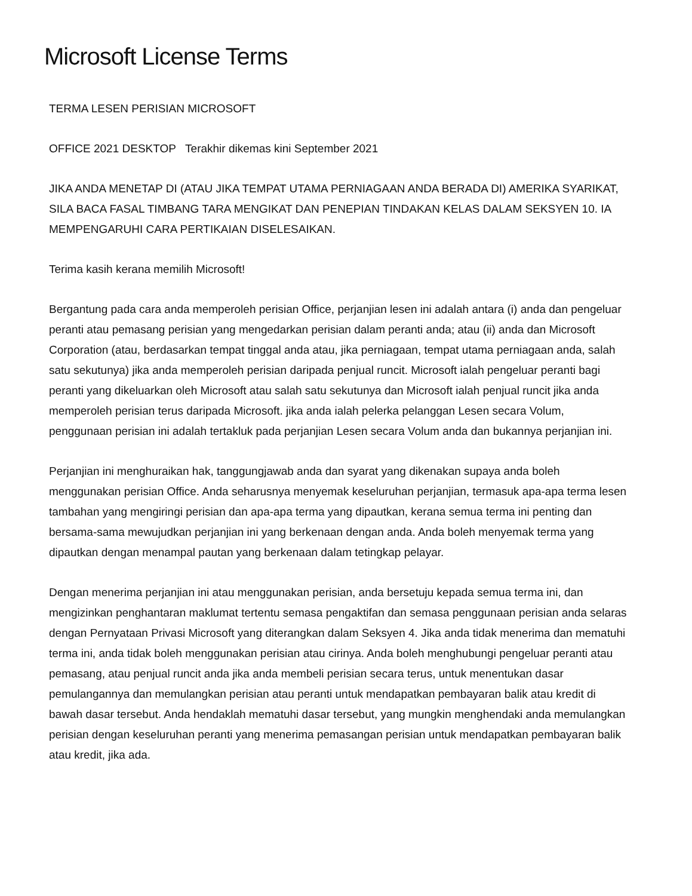Microsoft License Terms
TERMA LESEN PERISIAN MICROSOFT
OFFICE 2021 DESKTOP Terakhir dikemas kini September 2021
JIKA ANDA MENETAP DI (ATAU JIKA TEMPAT UTAMA PERNIAGAAN ANDA BERADA DI) AMERIKA SYARIKAT, SILA BACA FASAL TIMBANG TARA MENGIKAT DAN PENEPIAN TINDAKAN KELAS DALAM SEKSYEN 10. IA MEMPENGARUHI CARA PERTIKAIAN DISELESAIKAN.
Terima kasih kerana memilih Microsoft!
Bergantung pada cara anda memperoleh perisian Office, perjanjian lesen ini adalah antara (i) anda dan pengeluar peranti atau pemasang perisian yang mengedarkan perisian dalam peranti anda; atau (ii) anda dan Microsoft Corporation (atau, berdasarkan tempat tinggal anda atau, jika perniagaan, tempat utama perniagaan anda, salah satu sekutunya) jika anda memperoleh perisian daripada penjual runcit. Microsoft ialah pengeluar peranti bagi peranti yang dikeluarkan oleh Microsoft atau salah satu sekutunya dan Microsoft ialah penjual runcit jika anda memperoleh perisian terus daripada Microsoft. jika anda ialah pelerka pelanggan Lesen secara Volum, penggunaan perisian ini adalah tertakluk pada perjanjian Lesen secara Volum anda dan bukannya perjanjian ini.
Perjanjian ini menghuraikan hak, tanggungjawab anda dan syarat yang dikenakan supaya anda boleh menggunakan perisian Office. Anda seharusnya menyemak keseluruhan perjanjian, termasuk apa-apa terma lesen tambahan yang mengiringi perisian dan apa-apa terma yang dipautkan, kerana semua terma ini penting dan bersama-sama mewujudkan perjanjian ini yang berkenaan dengan anda. Anda boleh menyemak terma yang dipautkan dengan menampal pautan yang berkenaan dalam tetingkap pelayar.
Dengan menerima perjanjian ini atau menggunakan perisian, anda bersetuju kepada semua terma ini, dan mengizinkan penghantaran maklumat tertentu semasa pengaktifan dan semasa penggunaan perisian anda selaras dengan Pernyataan Privasi Microsoft yang diterangkan dalam Seksyen 4. Jika anda tidak menerima dan mematuhi terma ini, anda tidak boleh menggunakan perisian atau cirinya. Anda boleh menghubungi pengeluar peranti atau pemasang, atau penjual runcit anda jika anda membeli perisian secara terus, untuk menentukan dasar pemulangannya dan memulangkan perisian atau peranti untuk mendapatkan pembayaran balik atau kredit di bawah dasar tersebut. Anda hendaklah mematuhi dasar tersebut, yang mungkin menghendaki anda memulangkan perisian dengan keseluruhan peranti yang menerima pemasangan perisian untuk mendapatkan pembayaran balik atau kredit, jika ada.